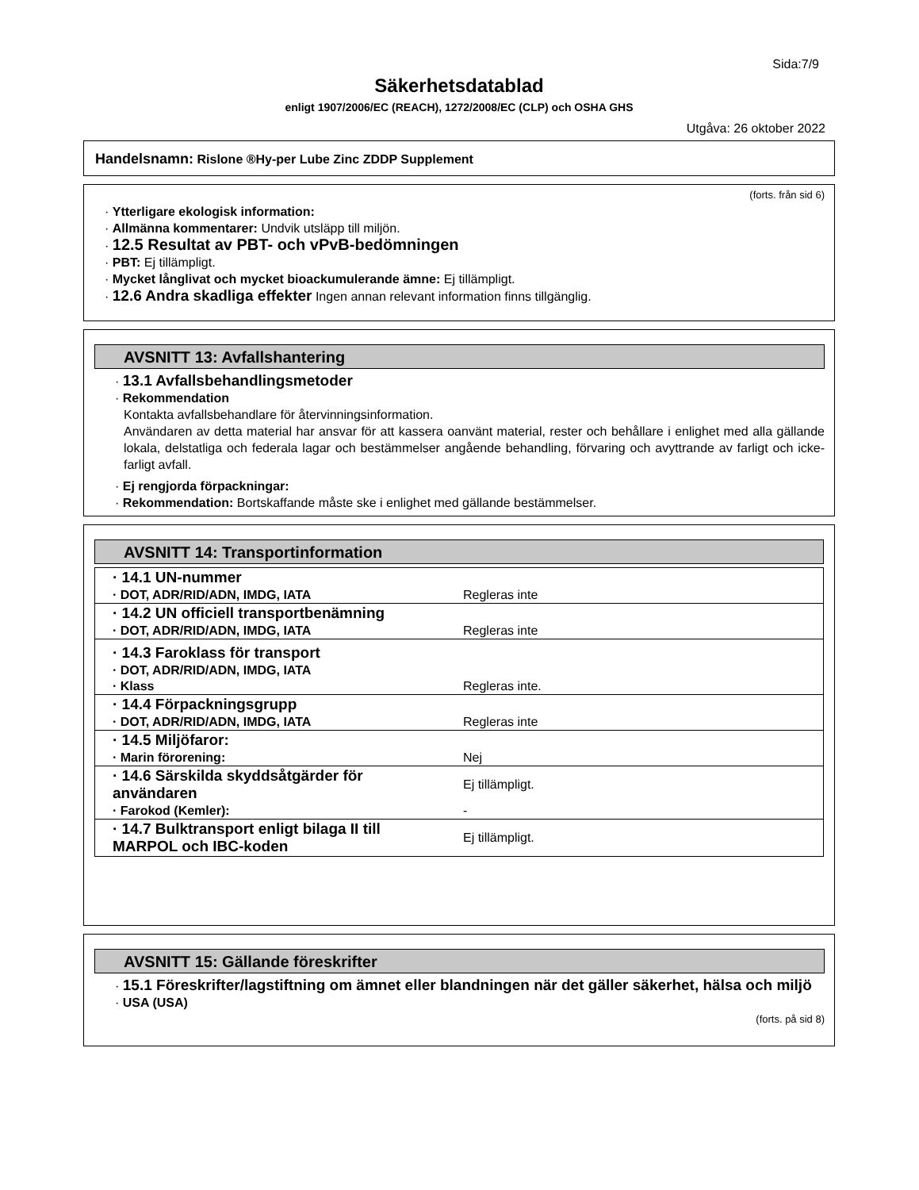Sida:7/9
Säkerhetsdatablad
enligt 1907/2006/EC (REACH), 1272/2008/EC (CLP) och OSHA GHS
Utgåva: 26 oktober 2022
Handelsnamn: Rislone ®Hy-per Lube Zinc ZDDP Supplement
(forts. från sid 6)
· Ytterligare ekologisk information:
· Allmänna kommentarer: Undvik utsläpp till miljön.
· 12.5 Resultat av PBT- och vPvB-bedömningen
· PBT: Ej tillämpligt.
· Mycket långlivat och mycket bioackumulerande ämne: Ej tillämpligt.
· 12.6 Andra skadliga effekter Ingen annan relevant information finns tillgänglig.
AVSNITT 13: Avfallshantering
· 13.1 Avfallsbehandlingsmetoder
· Rekommendation
Kontakta avfallsbehandlare för återvinningsinformation.
Användaren av detta material har ansvar för att kassera oanvänt material, rester och behållare i enlighet med alla gällande lokala, delstatliga och federala lagar och bestämmelser angående behandling, förvaring och avyttrande av farligt och icke-farligt avfall.
· Ej rengjorda förpackningar:
· Rekommendation: Bortskaffande måste ske i enlighet med gällande bestämmelser.
AVSNITT 14: Transportinformation
| · 14.1 UN-nummer | |
| · DOT, ADR/RID/ADN, IMDG, IATA | Regleras inte |
| · 14.2 UN officiell transportbenämning | |
| · DOT, ADR/RID/ADN, IMDG, IATA | Regleras inte |
| · 14.3 Faroklass för transport | |
| · DOT, ADR/RID/ADN, IMDG, IATA | |
| · Klass | Regleras inte. |
| · 14.4 Förpackningsgrupp | |
| · DOT, ADR/RID/ADN, IMDG, IATA | Regleras inte |
| · 14.5 Miljöfaror: | |
| · Marin förorening: | Nej |
| · 14.6 Särskilda skyddsåtgärder för användaren | Ej tillämpligt. |
| · Farokod (Kemler): | - |
| · 14.7 Bulktransport enligt bilaga II till MARPOL och IBC-koden | Ej tillämpligt. |
AVSNITT 15: Gällande föreskrifter
· 15.1 Föreskrifter/lagstiftning om ämnet eller blandningen när det gäller säkerhet, hälsa och miljö
· USA (USA)
(forts. på sid 8)